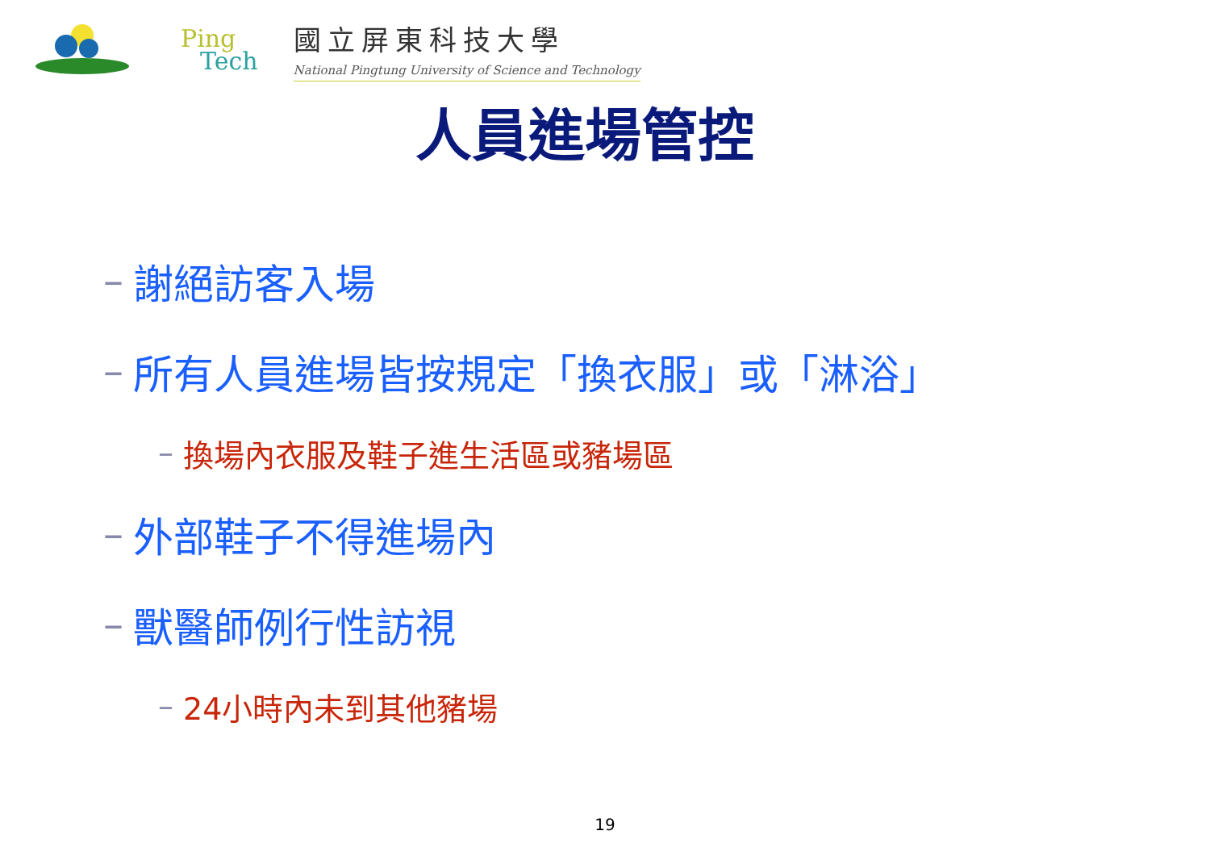Ping
Tech
國立屏東科技大學
National Pingtung University of Science and Technology
人員進場管控
– 謝絕訪客入場
– 所有人員進場皆按規定「換衣服」或「淋浴」
– 換場內衣服及鞋子進生活區或豬場區
– 外部鞋子不得進場內
– 獸醫師例行性訪視
– 24小時內未到其他豬場
19